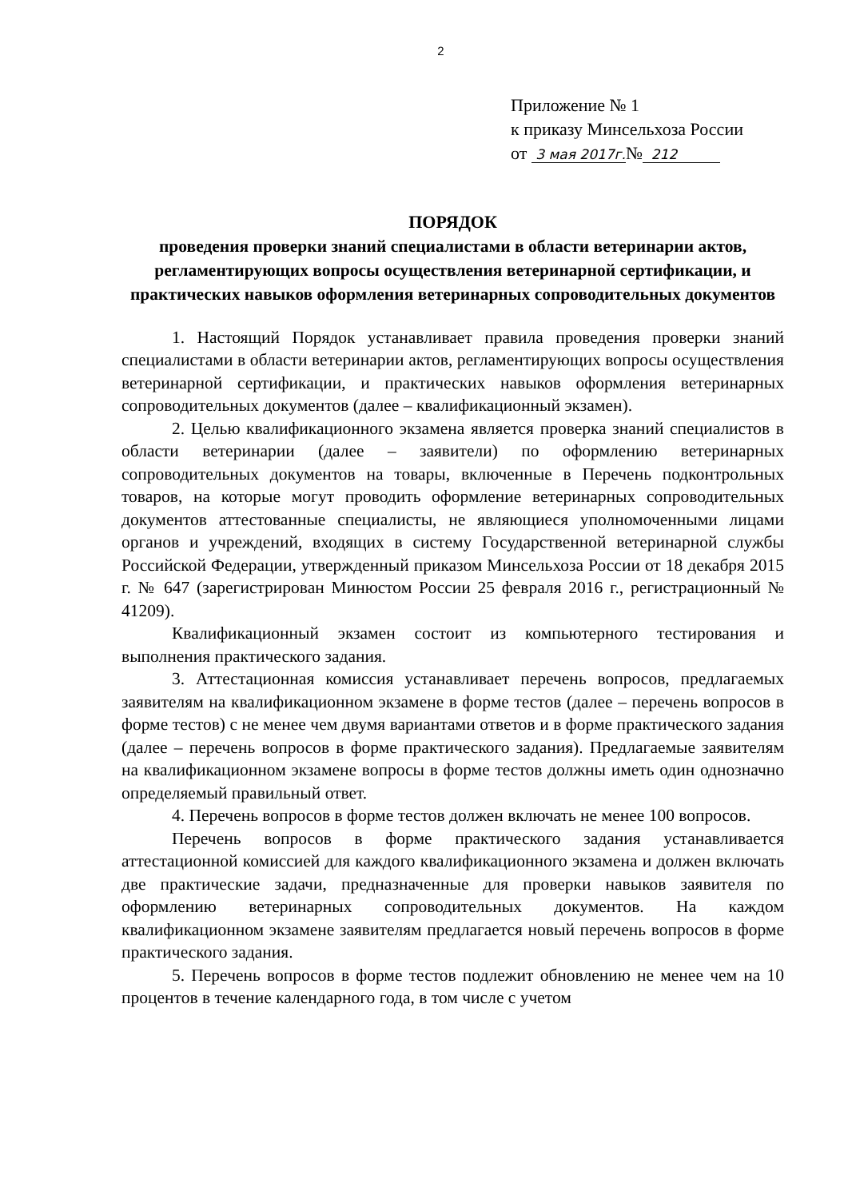2
Приложение № 1
к приказу Минсельхоза России
от 3 мая 2017г.№ 212
ПОРЯДОК
проведения проверки знаний специалистами в области ветеринарии актов, регламентирующих вопросы осуществления ветеринарной сертификации, и практических навыков оформления ветеринарных сопроводительных документов
1. Настоящий Порядок устанавливает правила проведения проверки знаний специалистами в области ветеринарии актов, регламентирующих вопросы осуществления ветеринарной сертификации, и практических навыков оформления ветеринарных сопроводительных документов (далее – квалификационный экзамен).
2. Целью квалификационного экзамена является проверка знаний специалистов в области ветеринарии (далее – заявители) по оформлению ветеринарных сопроводительных документов на товары, включенные в Перечень подконтрольных товаров, на которые могут проводить оформление ветеринарных сопроводительных документов аттестованные специалисты, не являющиеся уполномоченными лицами органов и учреждений, входящих в систему Государственной ветеринарной службы Российской Федерации, утвержденный приказом Минсельхоза России от 18 декабря 2015 г. № 647 (зарегистрирован Минюстом России 25 февраля 2016 г., регистрационный № 41209).
Квалификационный экзамен состоит из компьютерного тестирования и выполнения практического задания.
3. Аттестационная комиссия устанавливает перечень вопросов, предлагаемых заявителям на квалификационном экзамене в форме тестов (далее – перечень вопросов в форме тестов) с не менее чем двумя вариантами ответов и в форме практического задания (далее – перечень вопросов в форме практического задания). Предлагаемые заявителям на квалификационном экзамене вопросы в форме тестов должны иметь один однозначно определяемый правильный ответ.
4. Перечень вопросов в форме тестов должен включать не менее 100 вопросов.
Перечень вопросов в форме практического задания устанавливается аттестационной комиссией для каждого квалификационного экзамена и должен включать две практические задачи, предназначенные для проверки навыков заявителя по оформлению ветеринарных сопроводительных документов. На каждом квалификационном экзамене заявителям предлагается новый перечень вопросов в форме практического задания.
5. Перечень вопросов в форме тестов подлежит обновлению не менее чем на 10 процентов в течение календарного года, в том числе с учетом